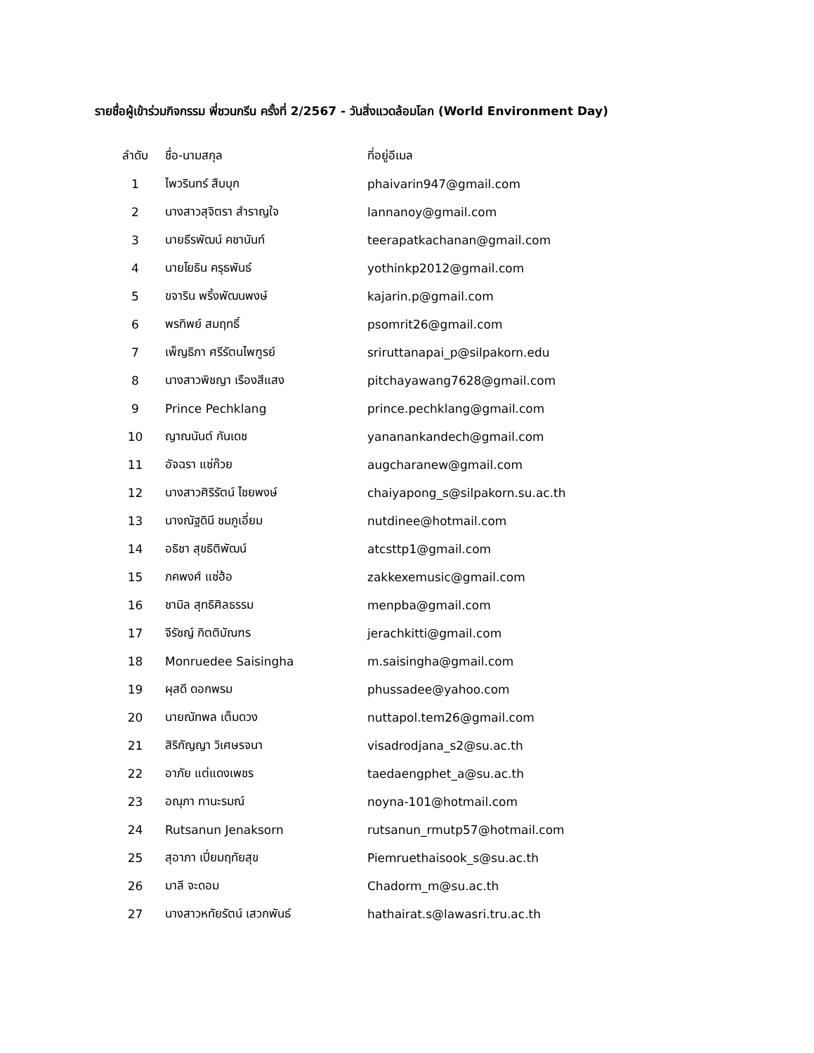รายชื่อผู้เข้าร่วมกิจกรรม พี่ชวนกรีน ครั้งที่ 2/2567 - วันสิ่งแวดล้อมโลก (World Environment Day)
| ลำดับ | ชื่อ-นามสกุล | ที่อยู่อีเมล |
| --- | --- | --- |
| 1 | ไพวรินทร์ สืบบุก | phaivarin947@gmail.com |
| 2 | นางสาวสุจิตรา สำราญใจ | lannanoy@gmail.com |
| 3 | นายธีรพัฒน์ คชานันท์ | teerapatkachanan@gmail.com |
| 4 | นายโยธิน ครุธพันธ์ | yothinkp2012@gmail.com |
| 5 | ขจาริน พริ้งพัฒนพงษ์ | kajarin.p@gmail.com |
| 6 | พรทิพย์ สมฤทธิ์ | psomrit26@gmail.com |
| 7 | เพ็ญธิภา ศรีรัตนไพฑูรย์ | sriruttanapai_p@silpakorn.edu |
| 8 | นางสาวพิชญา เรืองสีแสง | pitchayawang7628@gmail.com |
| 9 | Prince Pechklang | prince.pechklang@gmail.com |
| 10 | ญาณนันต์ กันเดช | yananankandech@gmail.com |
| 11 | อัจฉรา แซ่ก๊วย | augcharanew@gmail.com |
| 12 | นางสาวศิริรัตน์ ไชยพงษ์ | chaiyapong_s@silpakorn.su.ac.th |
| 13 | นางณัฐดินี ชมภูเอี่ยม | nutdinee@hotmail.com |
| 14 | อธิชา สุขธิติพัฒน์ | atcsttp1@gmail.com |
| 15 | ภคพงศ์ แซ่ฮ้อ | zakkexemusic@gmail.com |
| 16 | ชามิล สุทธิศิลธรรม | menpba@gmail.com |
| 17 | จีรัชญ์ กิตติบัณฑร | jerachkitti@gmail.com |
| 18 | Monruedee Saisingha | m.saisingha@gmail.com |
| 19 | ผุสดี ดอกพรม | phussadee@yahoo.com |
| 20 | นายณัทพล เต็มดวง | nuttapol.tem26@gmail.com |
| 21 | สิริกัญญา วิเศษรจนา | visadrodjana_s2@su.ac.th |
| 22 | อาภัย แต่แดงเพชร | taedaengphet_a@su.ac.th |
| 23 | อณุภา ทานะรมณ์ | noyna-101@hotmail.com |
| 24 | Rutsanun Jenaksorn | rutsanun_rmutp57@hotmail.com |
| 25 | สุอาภา เปี่ยมฤทัยสุข | Piemruethaisook_s@su.ac.th |
| 26 | มาลี จะดอม | Chadorm_m@su.ac.th |
| 27 | นางสาวหทัยรัตน์ เสวกพันธ์ | hathairat.s@lawasri.tru.ac.th |